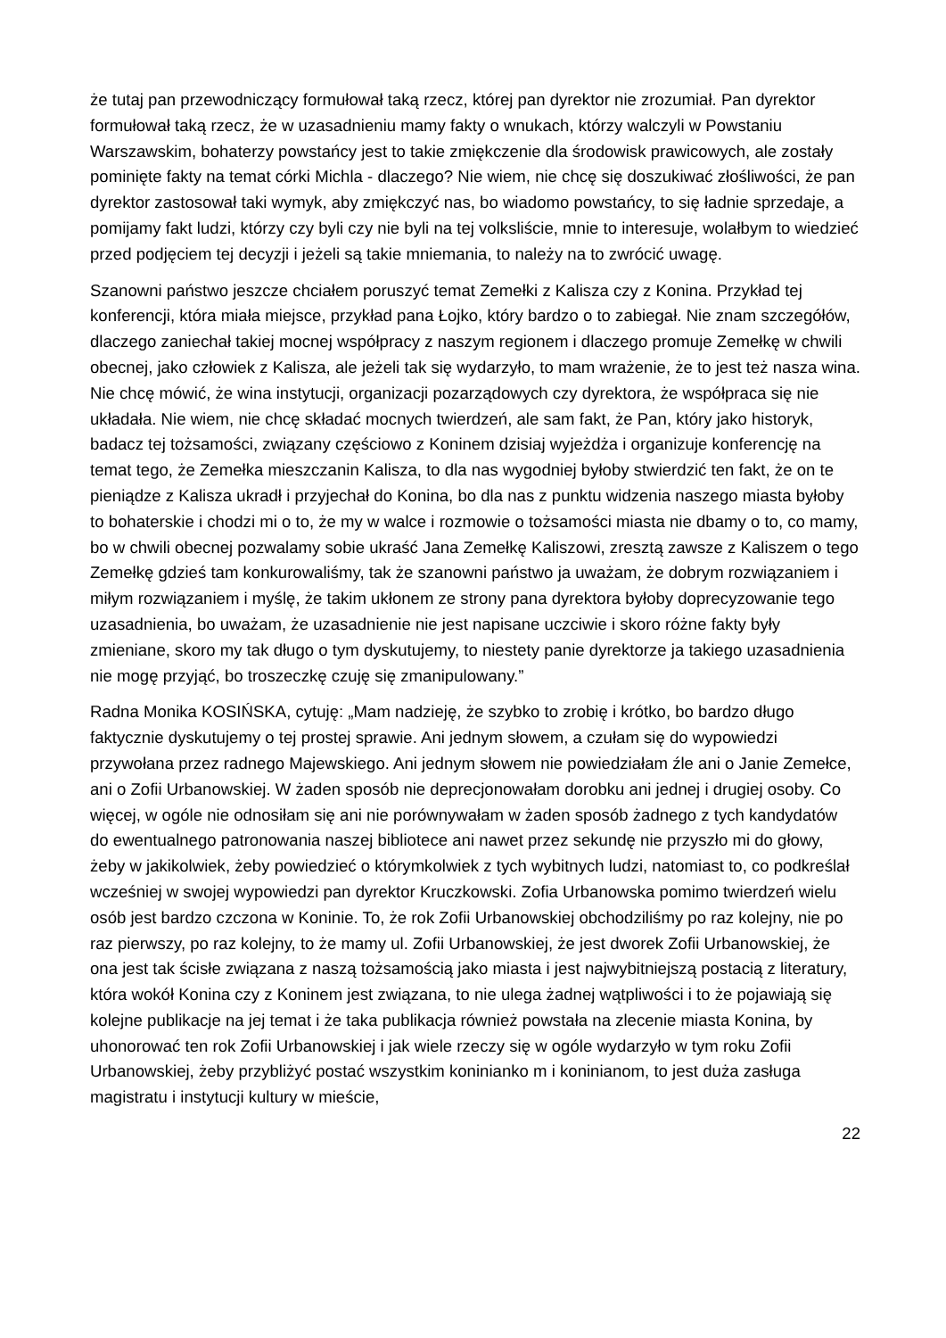że tutaj pan przewodniczący formułował taką rzecz, której pan dyrektor nie zrozumiał. Pan dyrektor formułował taką rzecz, że w uzasadnieniu mamy fakty o wnukach, którzy walczyli w Powstaniu Warszawskim, bohaterzy powstańcy jest to takie zmiękczenie dla środowisk prawicowych, ale zostały pominięte fakty na temat córki Michla - dlaczego? Nie wiem, nie chcę się doszukiwać złośliwości, że pan dyrektor zastosował taki wymyk, aby zmiękczyć nas, bo wiadomo powstańcy, to się ładnie sprzedaje, a pomijamy fakt ludzi, którzy czy byli czy nie byli na tej volksliście, mnie to interesuje, wolałbym to wiedzieć przed podjęciem tej decyzji i jeżeli są takie mniemania, to należy na to zwrócić uwagę.
Szanowni państwo jeszcze chciałem poruszyć temat Zemełki z Kalisza czy z Konina. Przykład tej konferencji, która miała miejsce, przykład pana Łojko, który bardzo o to zabiegał. Nie znam szczegółów, dlaczego zaniechał takiej mocnej współpracy z naszym regionem i dlaczego promuje Zemełkę w chwili obecnej, jako człowiek z Kalisza, ale jeżeli tak się wydarzyło, to mam wrażenie, że to jest też nasza wina. Nie chcę mówić, że wina instytucji, organizacji pozarządowych czy dyrektora, że współpraca się nie układała. Nie wiem, nie chcę składać mocnych twierdzeń, ale sam fakt, że Pan, który jako historyk, badacz tej tożsamości, związany częściowo z Koninem dzisiaj wyjeżdża i organizuje konferencję na temat tego, że Zemełka mieszczanin Kalisza, to dla nas wygodniej byłoby stwierdzić ten fakt, że on te pieniądze z Kalisza ukradł i przyjechał do Konina, bo dla nas z punktu widzenia naszego miasta byłoby to bohaterskie i chodzi mi o to, że my w walce i rozmowie o tożsamości miasta nie dbamy o to, co mamy, bo w chwili obecnej pozwalamy sobie ukraść Jana Zemełkę Kaliszowi, zresztą zawsze z Kaliszem o tego Zemełkę gdzieś tam konkurowaliśmy, tak że szanowni państwo ja uważam, że dobrym rozwiązaniem i miłym rozwiązaniem i myślę, że takim ukłonem ze strony pana dyrektora byłoby doprecyzowanie tego uzasadnienia, bo uważam, że uzasadnienie nie jest napisane uczciwie i skoro różne fakty były zmieniane, skoro my tak długo o tym dyskutujemy, to niestety panie dyrektorze ja takiego uzasadnienia nie mogę przyjąć, bo troszeczkę czuję się zmanipulowany.”
Radna Monika KOSIŃSKA, cytuję: „Mam nadzieję, że szybko to zrobię i krótko, bo bardzo długo faktycznie dyskutujemy o tej prostej sprawie. Ani jednym słowem, a czułam się do wypowiedzi przywołana przez radnego Majewskiego. Ani jednym słowem nie powiedziałam źle ani o Janie Zemełce, ani o Zofii Urbanowskiej. W żaden sposób nie deprecjonowałam dorobku ani jednej i drugiej osoby. Co więcej, w ogóle nie odnosiłam się ani nie porównywałam w żaden sposób żadnego z tych kandydatów do ewentualnego patronowania naszej bibliotece ani nawet przez sekundę nie przyszło mi do głowy, żeby w jakikolwiek, żeby powiedzieć o którymkolwiek z tych wybitnych ludzi, natomiast to, co podkreślał wcześniej w swojej wypowiedzi pan dyrektor Kruczkowski. Zofia Urbanowska pomimo twierdzeń wielu osób jest bardzo czczona w Koninie. To, że rok Zofii Urbanowskiej obchodziliśmy po raz kolejny, nie po raz pierwszy, po raz kolejny, to że mamy ul. Zofii Urbanowskiej, że jest dworek Zofii Urbanowskiej, że ona jest tak ścisłe związana z naszą tożsamością jako miasta i jest najwybitniejszą postacią z literatury, która wokół Konina czy z Koninem jest związana, to nie ulega żadnej wątpliwości i to że pojawiają się kolejne publikacje na jej temat i że taka publikacja również powstała na zlecenie miasta Konina, by uhonorować ten rok Zofii Urbanowskiej i jak wiele rzeczy się w ogóle wydarzyło w tym roku Zofii Urbanowskiej, żeby przybliżyć postać wszystkim koninianko m i koninianom, to jest duża zasługa magistratu i instytucji kultury w mieście,
22